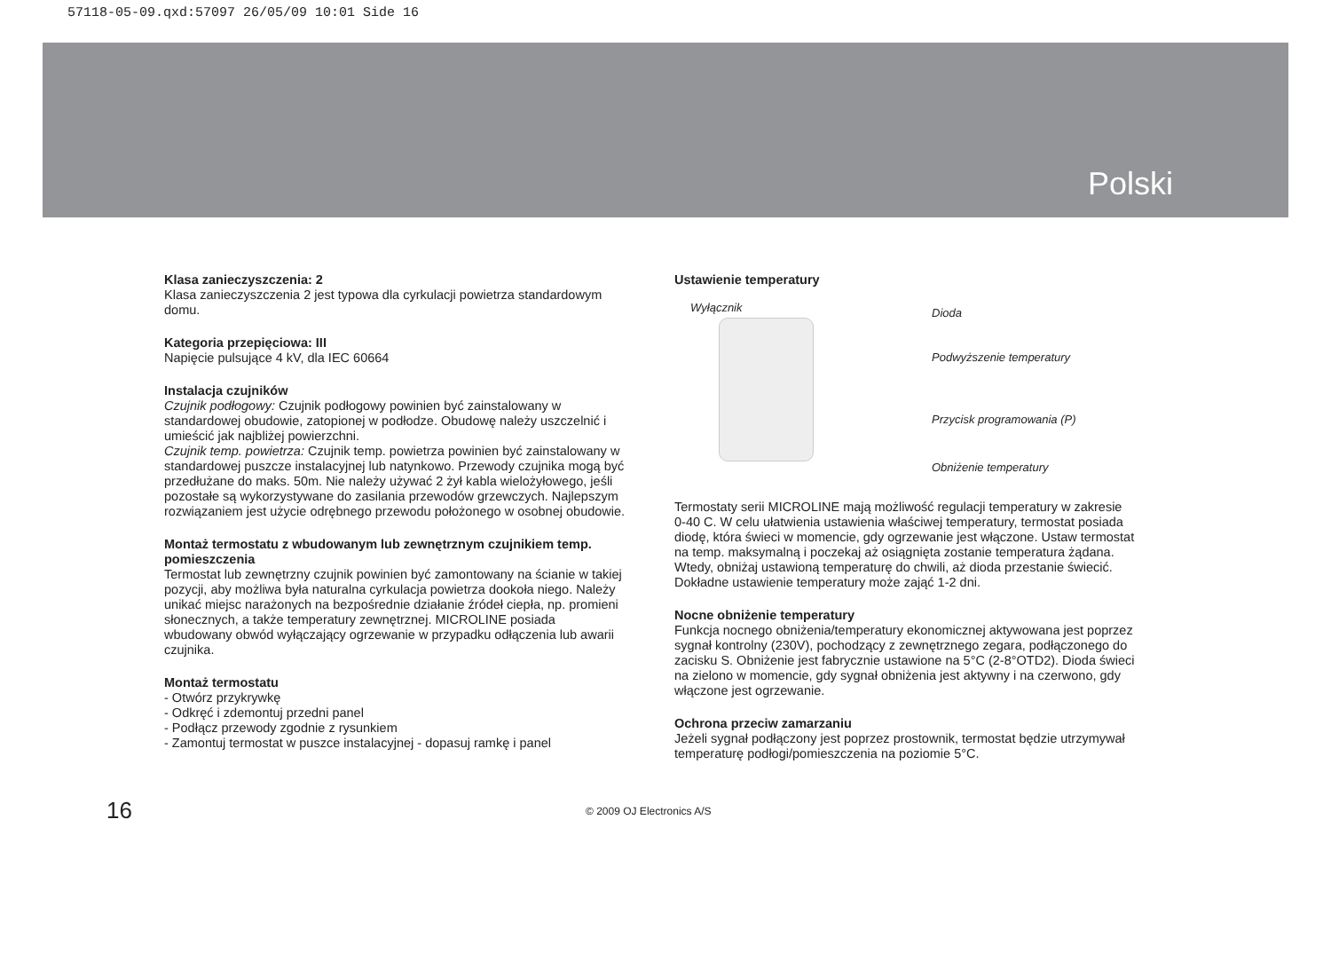57118-05-09.qxd:57097 26/05/09 10:01 Side 16
Polski
Klasa zanieczyszczenia: 2
Klasa zanieczyszczenia 2 jest typowa dla cyrkulacji powietrza standardowym domu.
Kategoria przepięciowa: III
Napięcie pulsujące 4 kV, dla IEC 60664
Instalacja czujników
Czujnik podłogowy: Czujnik podłogowy powinien być zainstalowany w standardowej obudowie, zatopionej w podłodze. Obudowę należy uszczelnić i umieścić jak najbliżej powierzchni.
Czujnik temp. powietrza: Czujnik temp. powietrza powinien być zainstalowany w standardowej puszcze instalacyjnej lub natynkowo. Przewody czujnika mogą być przedłużane do maks. 50m. Nie należy używać 2 żył kabla wielożyłowego, jeśli pozostałe są wykorzystywane do zasilania przewodów grzewczych. Najlepszym rozwiązaniem jest użycie odrębnego przewodu położonego w osobnej obudowie.
Montaż termostatu z wbudowanym lub zewnętrznym czujnikiem temp. pomieszczenia
Termostat lub zewnętrzny czujnik powinien być zamontowany na ścianie w takiej pozycji, aby możliwa była naturalna cyrkulacja powietrza dookoła niego. Należy unikać miejsc narażonych na bezpośrednie działanie źródeł ciepła, np. promieni słonecznych, a także temperatury zewnętrznej. MICROLINE posiada wbudowany obwód wyłączający ogrzewanie w przypadku odłączenia lub awarii czujnika.
Montaż termostatu
- Otwórz przykrywkę
- Odkręć i zdemontuj przedni panel
- Podłącz przewody zgodnie z rysunkiem
- Zamontuj termostat w puszce instalacyjnej - dopasuj ramkę i panel
Ustawienie temperatury
Wyłącznik Dioda
Podwyższenie temperatury
Przycisk programowania (P)
Obniżenie temperatury
Termostaty serii MICROLINE mają możliwość regulacji temperatury w zakresie 0-40 C. W celu ułatwienia ustawienia właściwej temperatury, termostat posiada diodę, która świeci w momencie, gdy ogrzewanie jest włączone. Ustaw termostat na temp. maksymalną i poczekaj aż osiągnięta zostanie temperatura żądana. Wtedy, obniżaj ustawioną temperaturę do chwili, aż dioda przestanie świecić. Dokładne ustawienie temperatury może zająć 1-2 dni.
Nocne obniżenie temperatury
Funkcja nocnego obniżenia/temperatury ekonomicznej aktywowana jest poprzez sygnał kontrolny (230V), pochodzący z zewnętrznego zegara, podłączonego do zacisku S. Obniżenie jest fabrycznie ustawione na 5°C (2-8°OTD2). Dioda świeci na zielono w momencie, gdy sygnał obniżenia jest aktywny i na czerwono, gdy włączone jest ogrzewanie.
Ochrona przeciw zamarzaniu
Jeżeli sygnał podłączony jest poprzez prostownik, termostat będzie utrzymywał temperaturę podłogi/pomieszczenia na poziomie 5°C.
16
© 2009 OJ Electronics A/S